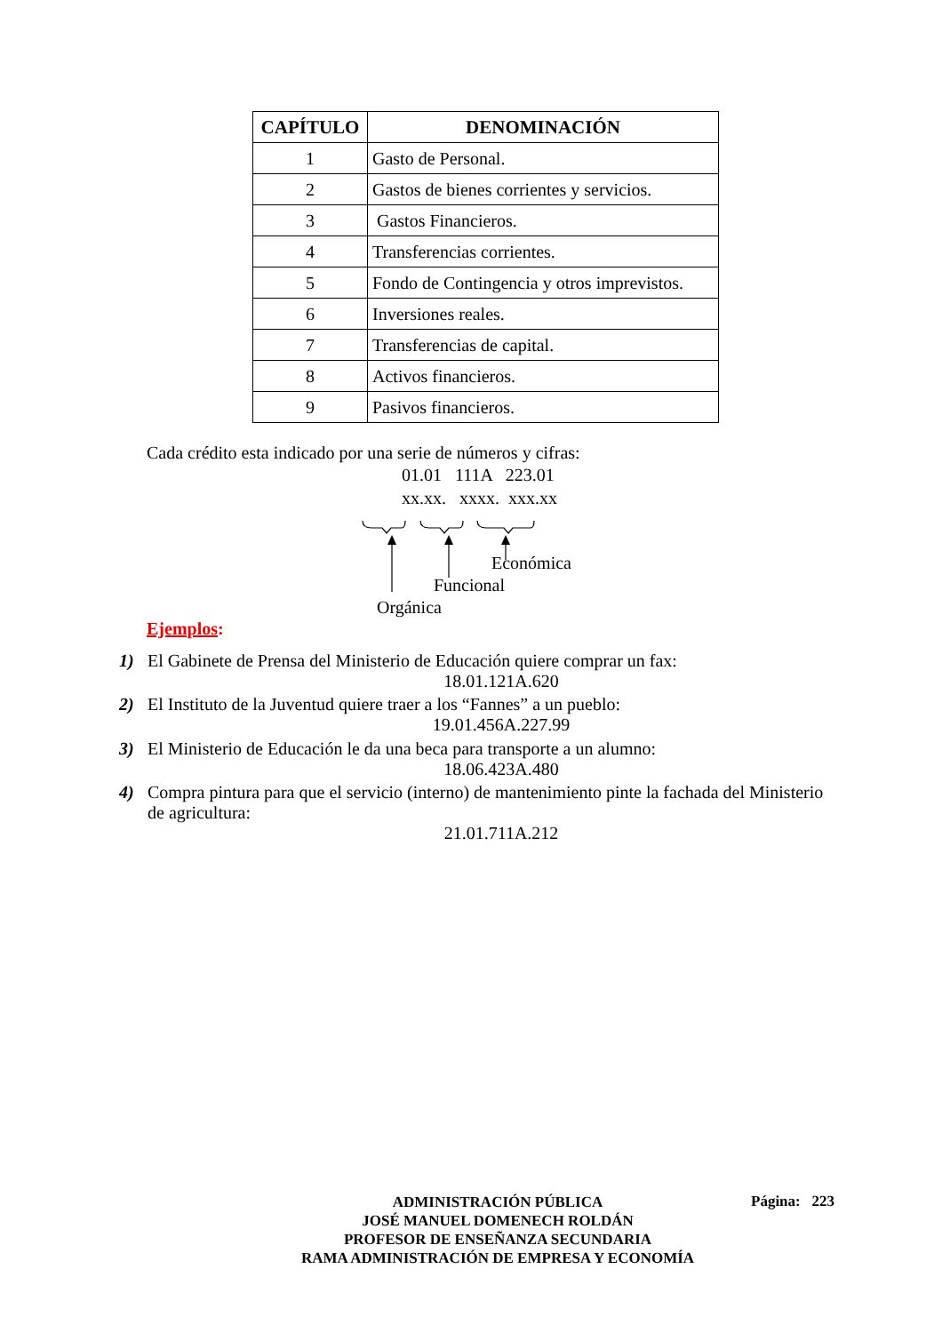| CAPÍTULO | DENOMINACIÓN |
| --- | --- |
| 1 | Gasto de Personal. |
| 2 | Gastos de bienes corrientes y servicios. |
| 3 | Gastos Financieros. |
| 4 | Transferencias corrientes. |
| 5 | Fondo de Contingencia y otros imprevistos. |
| 6 | Inversiones reales. |
| 7 | Transferencias de capital. |
| 8 | Activos financieros. |
| 9 | Pasivos financieros. |
Cada crédito esta indicado por una serie de números y cifras:
01.01 111A 223.01
xx.xx. xxxx. xxx.xx
Económica
Funcional
Orgánica
Ejemplos:
1) El Gabinete de Prensa del Ministerio de Educación quiere comprar un fax:
18.01.121A.620
2) El Instituto de la Juventud quiere traer a los “Fannes” a un pueblo:
19.01.456A.227.99
3) El Ministerio de Educación le da una beca para transporte a un alumno:
18.06.423A.480
4) Compra pintura para que el servicio (interno) de mantenimiento pinte la fachada del Ministerio
de agricultura:
21.01.711A.212
ADMINISTRACIÓN PÚBLICA
JOSÉ MANUEL DOMENECH ROLDÁN
PROFESOR DE ENSEÑANZA SECUNDARIA
RAMA ADMINISTRACIÓN DE EMPRESA Y ECONOMÍA
Página: 223